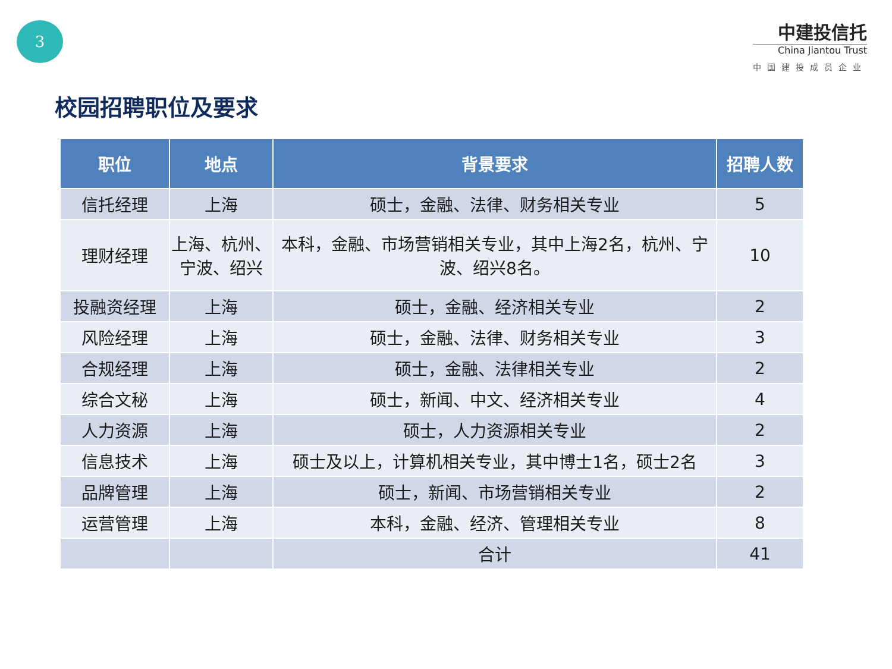3
中建投信托
China Jiantou Trust
中国建投成员企业
校园招聘职位及要求
| 职位 | 地点 | 背景要求 | 招聘人数 |
| --- | --- | --- | --- |
| 信托经理 | 上海 | 硕士，金融、法律、财务相关专业 | 5 |
| 理财经理 | 上海、杭州、宁波、绍兴 | 本科，金融、市场营销相关专业，其中上海2名，杭州、宁波、绍兴8名。 | 10 |
| 投融资经理 | 上海 | 硕士，金融、经济相关专业 | 2 |
| 风险经理 | 上海 | 硕士，金融、法律、财务相关专业 | 3 |
| 合规经理 | 上海 | 硕士，金融、法律相关专业 | 2 |
| 综合文秘 | 上海 | 硕士，新闻、中文、经济相关专业 | 4 |
| 人力资源 | 上海 | 硕士，人力资源相关专业 | 2 |
| 信息技术 | 上海 | 硕士及以上，计算机相关专业，其中博士1名，硕士2名 | 3 |
| 品牌管理 | 上海 | 硕士，新闻、市场营销相关专业 | 2 |
| 运营管理 | 上海 | 本科，金融、经济、管理相关专业 | 8 |
| | | 合计 | 41 |